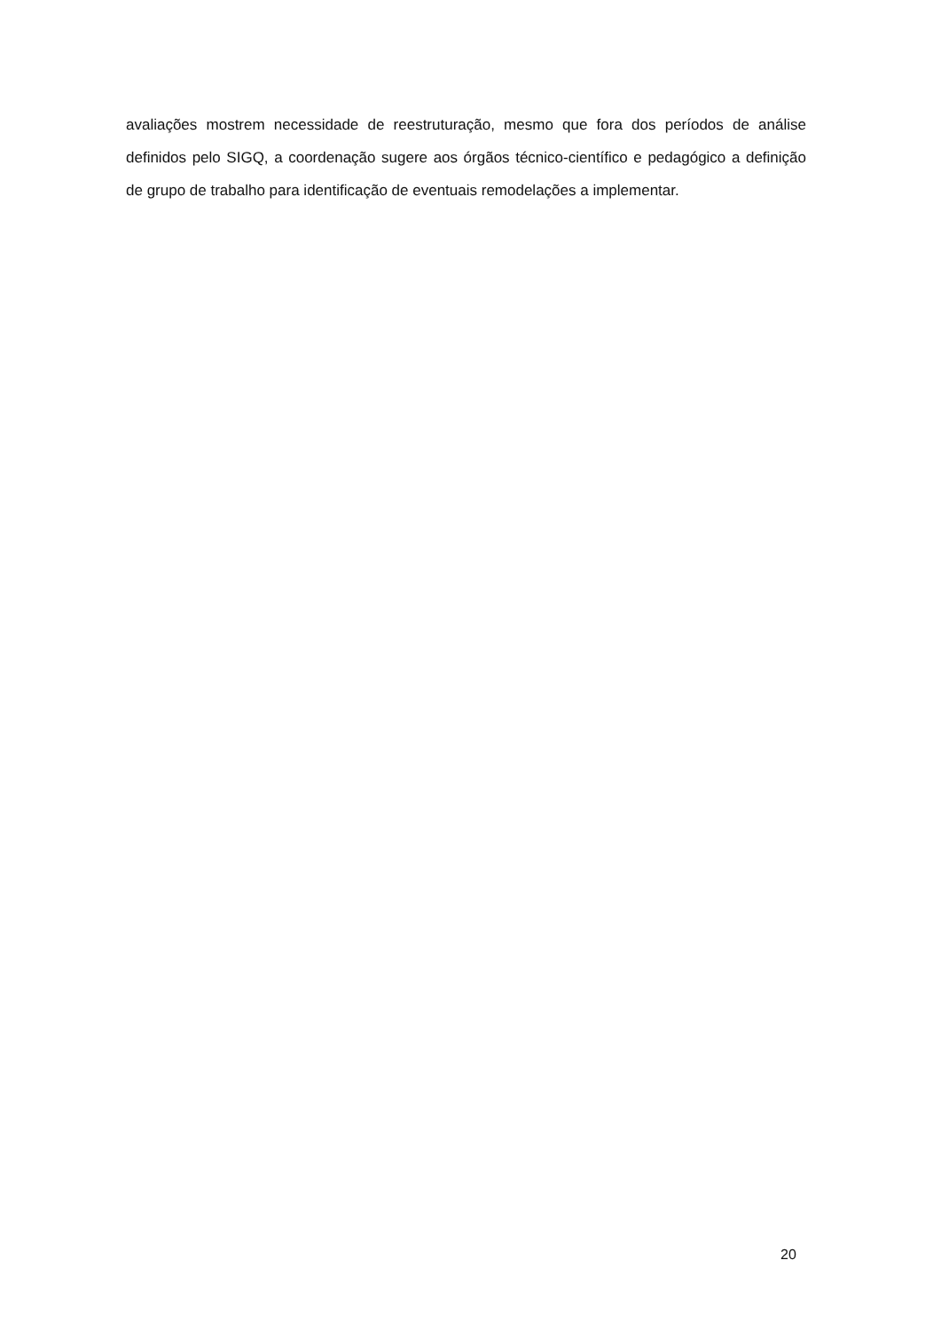avaliações mostrem necessidade de reestruturação, mesmo que fora dos períodos de análise definidos pelo SIGQ, a coordenação sugere aos órgãos técnico-científico e pedagógico a definição de grupo de trabalho para identificação de eventuais remodelações a implementar.
20